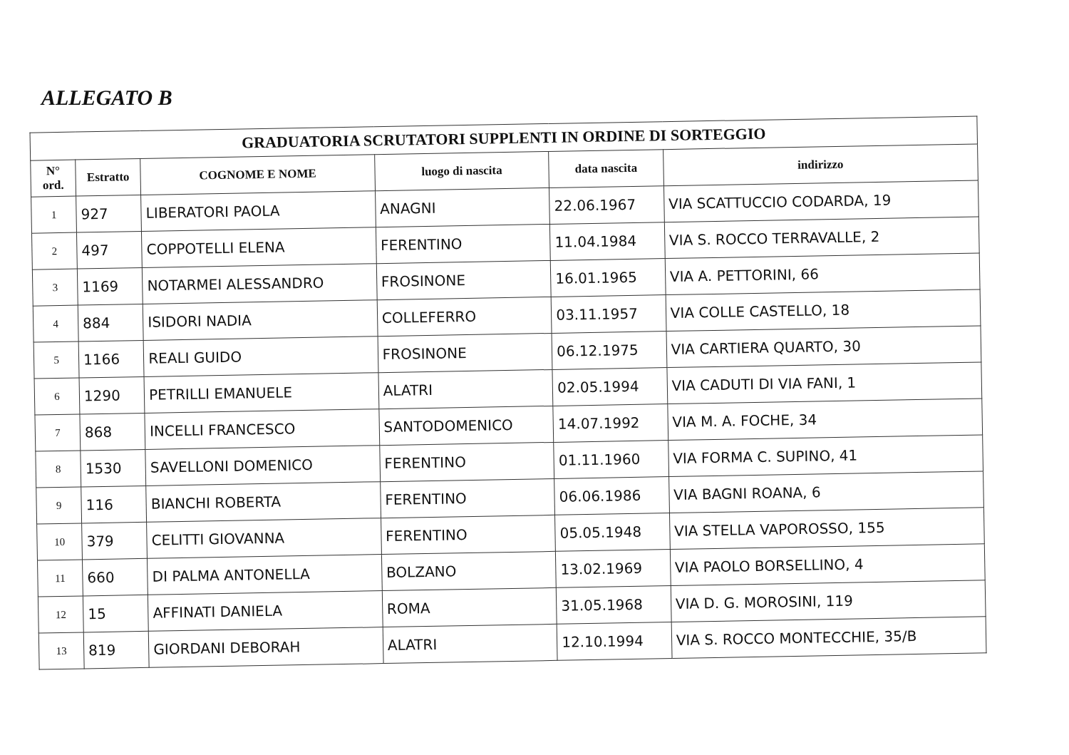ALLEGATO B
| GRADUATORIA SCRUTATORI SUPPLENTI IN ORDINE DI SORTEGGIO | | | | | |
| --- | --- | --- | --- | --- | --- |
| N° ord. | Estratto | COGNOME E NOME | luogo di nascita | data nascita | indirizzo |
| 1 | 927 | LIBERATORI PAOLA | ANAGNI | 22.06.1967 | VIA SCATTUCCIO CODARDA, 19 |
| 2 | 497 | COPPOTELLI ELENA | FERENTINO | 11.04.1984 | VIA S. ROCCO TERRAVALLE, 2 |
| 3 | 1169 | NOTARMEI ALESSANDRO | FROSINONE | 16.01.1965 | VIA A. PETTORINI, 66 |
| 4 | 884 | ISIDORI NADIA | COLLEFERRO | 03.11.1957 | VIA COLLE CASTELLO, 18 |
| 5 | 1166 | REALI GUIDO | FROSINONE | 06.12.1975 | VIA CARTIERA QUARTO, 30 |
| 6 | 1290 | PETRILLI EMANUELE | ALATRI | 02.05.1994 | VIA CADUTI DI VIA FANI, 1 |
| 7 | 868 | INCELLI FRANCESCO | SANTODOMENICO | 14.07.1992 | VIA M. A. FOCHE, 34 |
| 8 | 1530 | SAVELLONI DOMENICO | FERENTINO | 01.11.1960 | VIA FORMA C. SUPINO, 41 |
| 9 | 116 | BIANCHI ROBERTA | FERENTINO | 06.06.1986 | VIA BAGNI ROANA, 6 |
| 10 | 379 | CELITTI GIOVANNA | FERENTINO | 05.05.1948 | VIA STELLA VAPOROSSO, 155 |
| 11 | 660 | DI PALMA ANTONELLA | BOLZANO | 13.02.1969 | VIA PAOLO BORSELLINO, 4 |
| 12 | 15 | AFFINATI DANIELA | ROMA | 31.05.1968 | VIA D. G. MOROSINI, 119 |
| 13 | 819 | GIORDANI DEBORAH | ALATRI | 12.10.1994 | VIA S. ROCCO MONTECCHIE, 35/B |